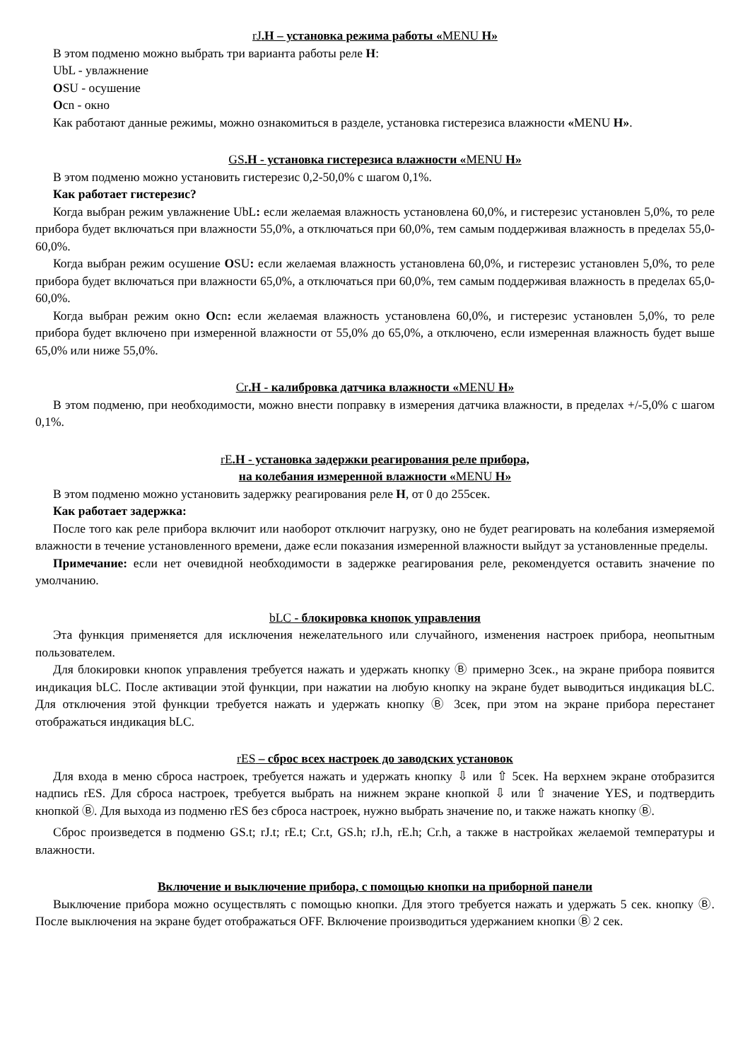rJ.H – установка режима работы «MENU H»
В этом подменю можно выбрать три варианта работы реле H:
UbL - увлажнение
OSU - осушение
Ocn - окно
Как работают данные режимы, можно ознакомиться в разделе, установка гистерезиса влажности «MENU H».
GS.H - установка гистерезиса влажности «MENU H»
В этом подменю можно установить гистерезис 0,2-50,0% с шагом 0,1%.
Как работает гистерезис?
Когда выбран режим увлажнение UbL: если желаемая влажность установлена 60,0%, и гистерезис установлен 5,0%, то реле прибора будет включаться при влажности 55,0%, а отключаться при 60,0%, тем самым поддерживая влажность в пределах 55,0-60,0%.
Когда выбран режим осушение OSU: если желаемая влажность установлена 60,0%, и гистерезис установлен 5,0%, то реле прибора будет включаться при влажности 65,0%, а отключаться при 60,0%, тем самым поддерживая влажность в пределах 65,0-60,0%.
Когда выбран режим окно Ocn: если желаемая влажность установлена 60,0%, и гистерезис установлен 5,0%, то реле прибора будет включено при измеренной влажности от 55,0% до 65,0%, а отключено, если измеренная влажность будет выше 65,0% или ниже 55,0%.
Cr.H - калибровка датчика влажности «MENU H»
В этом подменю, при необходимости, можно внести поправку в измерения датчика влажности, в пределах +/-5,0% с шагом 0,1%.
rE.H - установка задержки реагирования реле прибора,
на колебания измеренной влажности «MENU H»
В этом подменю можно установить задержку реагирования реле H, от 0 до 255сек.
Как работает задержка:
После того как реле прибора включит или наоборот отключит нагрузку, оно не будет реагировать на колебания измеряемой влажности в течение установленного времени, даже если показания измеренной влажности выйдут за установленные пределы.
Примечание: если нет очевидной необходимости в задержке реагирования реле, рекомендуется оставить значение по умолчанию.
bLC - блокировка кнопок управления
Эта функция применяется для исключения нежелательного или случайного, изменения настроек прибора, неопытным пользователем.
Для блокировки кнопок управления требуется нажать и удержать кнопку Ⓑ примерно 3сек., на экране прибора появится индикация bLC. После активации этой функции, при нажатии на любую кнопку на экране будет выводиться индикация bLC. Для отключения этой функции требуется нажать и удержать кнопку Ⓑ 3сек, при этом на экране прибора перестанет отображаться индикация bLC.
rES – сброс всех настроек до заводских установок
Для входа в меню сброса настроек, требуется нажать и удержать кнопку ⇩ или ⇧ 5сек. На верхнем экране отобразится надпись rES. Для сброса настроек, требуется выбрать на нижнем экране кнопкой ⇩ или ⇧ значение YES, и подтвердить кнопкой Ⓑ. Для выхода из подменю rES без сброса настроек, нужно выбрать значение no, и также нажать кнопку Ⓑ.
Сброс произведется в подменю GS.t; rJ.t; rE.t; Cr.t, GS.h; rJ.h, rE.h; Cr.h, а также в настройках желаемой температуры и влажности.
Включение и выключение прибора, с помощью кнопки на приборной панели
Выключение прибора можно осуществлять с помощью кнопки. Для этого требуется нажать и удержать 5 сек. кнопку Ⓑ. После выключения на экране будет отображаться OFF. Включение производиться удержанием кнопки Ⓑ 2 сек.